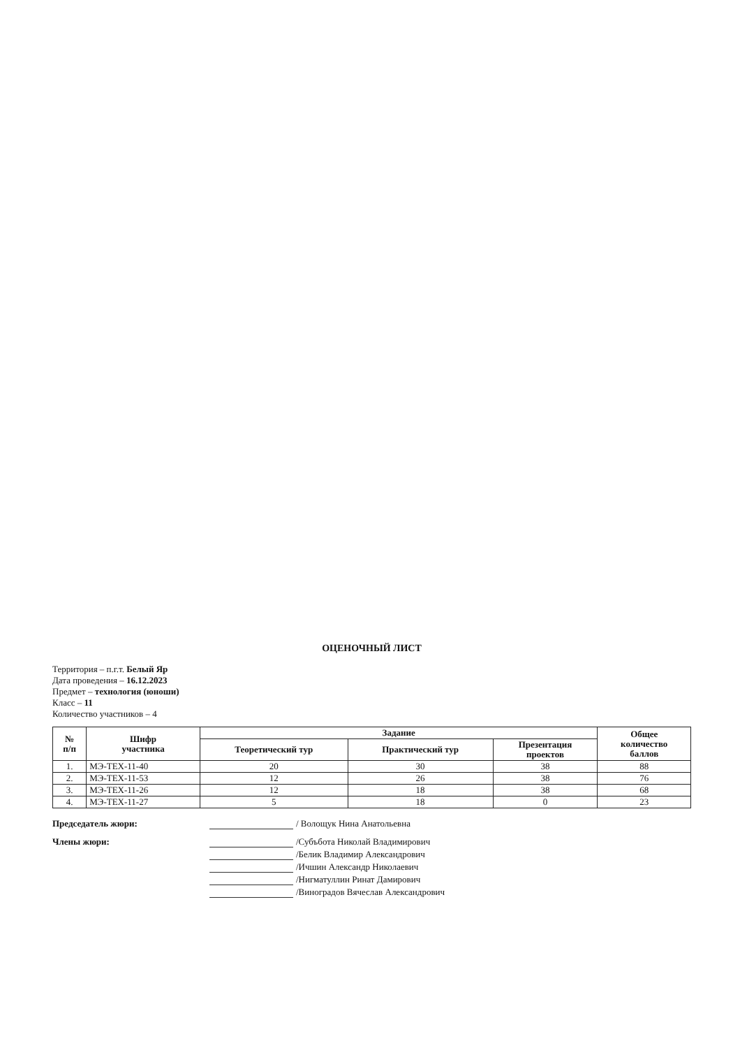ОЦЕНОЧНЫЙ ЛИСТ
Территория – п.г.т. Белый Яр
Дата проведения – 16.12.2023
Предмет – технология (юноши)
Класс – 11
Количество участников – 4
| № п/п | Шифр участника | Задание | | | Общее количество баллов |
| --- | --- | --- | --- | --- | --- |
| | | Теоретический тур | Практический тур | Презентация проектов | |
| 1. | МЭ-ТЕХ-11-40 | 20 | 30 | 38 | 88 |
| 2. | МЭ-ТЕХ-11-53 | 12 | 26 | 38 | 76 |
| 3. | МЭ-ТЕХ-11-26 | 12 | 18 | 38 | 68 |
| 4. | МЭ-ТЕХ-11-27 | 5 | 18 | 0 | 23 |
Председатель жюри: / Волощук Нина Анатольевна
Члены жюри: /Субъбота Николай Владимирович
/Белик Владимир Александрович
/Ичшин Александр Николаевич
/Нигматуллин Ринат Дамирович
/Виноградов Вячеслав Александрович